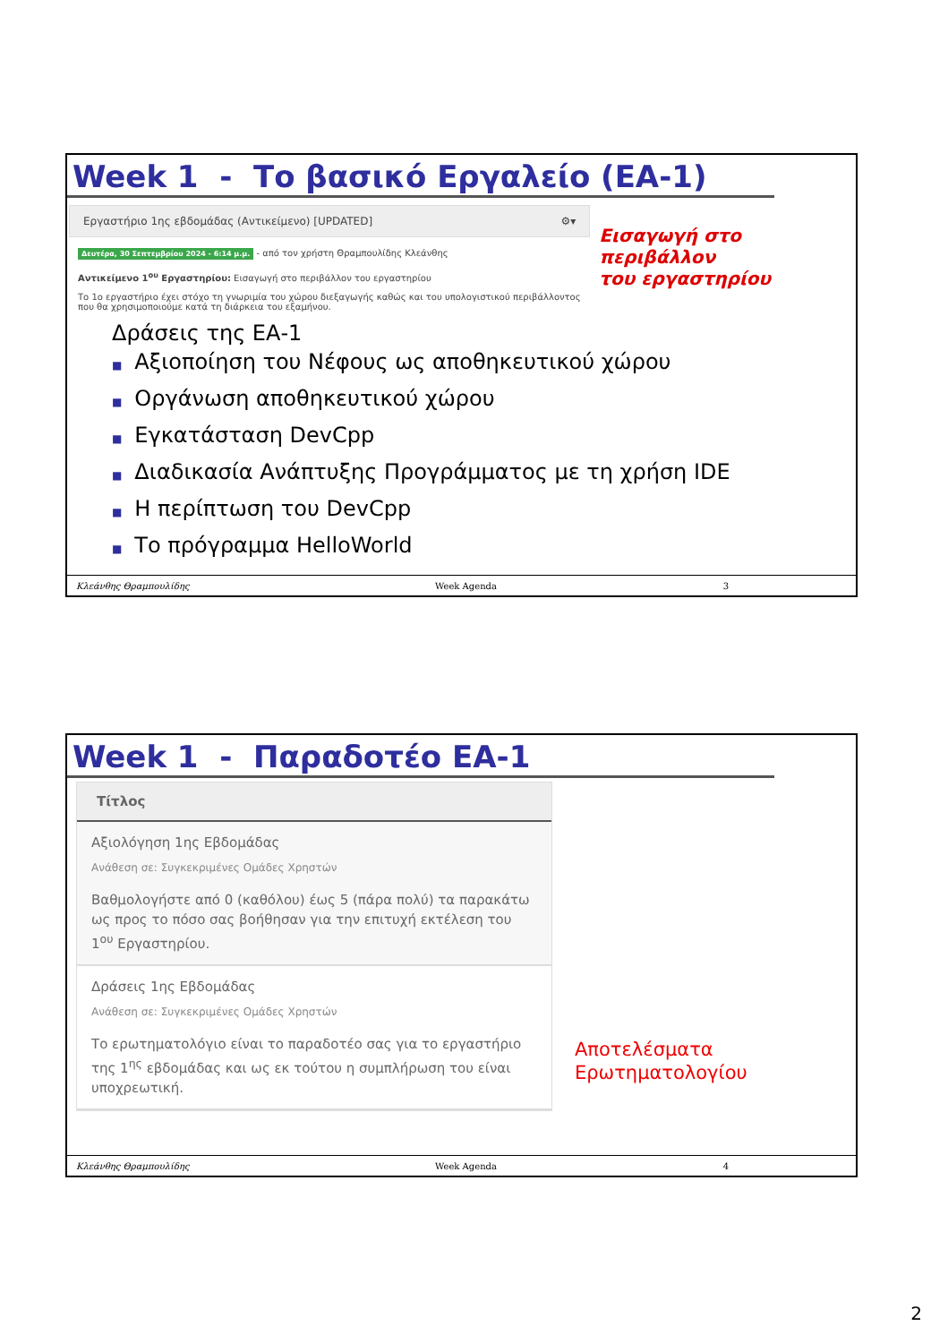Week 1 - Το βασικό Εργαλείο (ΕΑ-1)
Εργαστήριο 1ης εβδομάδας (Αντικείμενο) [UPDATED] ⚙▾
Δευτέρα, 30 Σεπτεμβρίου 2024 - 6:14 μ.μ. - από τον χρήστη Θραμπουλίδης Κλεάνθης
Αντικείμενο 1<sup>ου</sup> Εργαστηρίου: Εισαγωγή στο περιβάλλον του εργαστηρίου
Το 1ο εργαστήριο έχει στόχο τη γνωριμία του χώρου διεξαγωγής καθώς και του υπολογιστικού περιβάλλοντος που θα χρησιμοποιούμε κατά τη διάρκεια του εξαμήνου.
Εισαγωγή στο περιβάλλον
του εργαστηρίου
Δράσεις της ΕΑ-1
■ Αξιοποίηση του Νέφους ως αποθηκευτικού χώρου
■ Οργάνωση αποθηκευτικού χώρου
■ Εγκατάσταση DevCpp
■ Διαδικασία Ανάπτυξης Προγράμματος με τη χρήση IDE
■ Η περίπτωση του DevCpp
■ Το πρόγραμμα HelloWorld
Κλεάνθης Θραμπουλίδης Week Agenda 3
Week 1 - Παραδοτέο ΕΑ-1
Τίτλος
Αξιολόγηση 1ης Εβδομάδας
Ανάθεση σε: Συγκεκριμένες Ομάδες Χρηστών
Βαθμολογήστε από 0 (καθόλου) έως 5 (πάρα πολύ) τα παρακάτω ως προς το πόσο σας βοήθησαν για την επιτυχή εκτέλεση του 1<sup>ου</sup> Εργαστηρίου.
Δράσεις 1ης Εβδομάδας
Ανάθεση σε: Συγκεκριμένες Ομάδες Χρηστών
Το ερωτηματολόγιο είναι το παραδοτέο σας για το εργαστήριο της 1<sup>ης</sup> εβδομάδας και ως εκ τούτου η συμπλήρωση του είναι υποχρεωτική.
Αποτελέσματα
Ερωτηματολογίου
Κλεάνθης Θραμπουλίδης Week Agenda 4
2